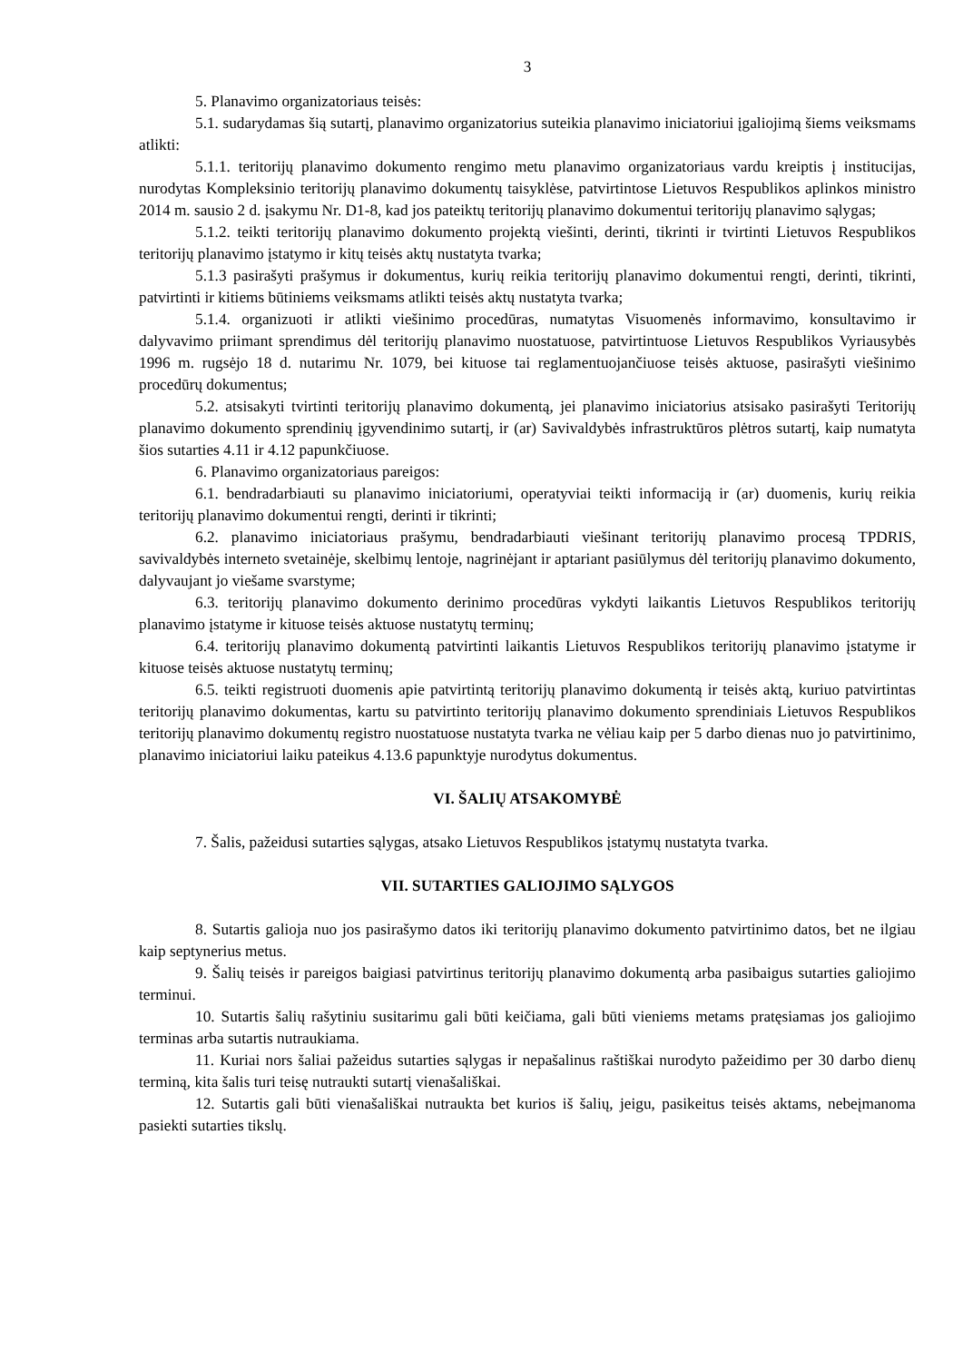3
5. Planavimo organizatoriaus teisės:
5.1. sudarydamas šią sutartį, planavimo organizatorius suteikia planavimo iniciatoriui įgaliojimą šiems veiksmams atlikti:
5.1.1. teritorijų planavimo dokumento rengimo metu planavimo organizatoriaus vardu kreiptis į institucijas, nurodytas Kompleksinio teritorijų planavimo dokumentų taisyklėse, patvirtintose Lietuvos Respublikos aplinkos ministro 2014 m. sausio 2 d. įsakymu Nr. D1-8, kad jos pateiktų teritorijų planavimo dokumentui teritorijų planavimo sąlygas;
5.1.2. teikti teritorijų planavimo dokumento projektą viešinti, derinti, tikrinti ir tvirtinti Lietuvos Respublikos teritorijų planavimo įstatymo ir kitų teisės aktų nustatyta tvarka;
5.1.3 pasirašyti prašymus ir dokumentus, kurių reikia teritorijų planavimo dokumentui rengti, derinti, tikrinti, patvirtinti ir kitiems būtiniems veiksmams atlikti teisės aktų nustatyta tvarka;
5.1.4. organizuoti ir atlikti viešinimo procedūras, numatytas Visuomenės informavimo, konsultavimo ir dalyvavimo priimant sprendimus dėl teritorijų planavimo nuostatuose, patvirtintuose Lietuvos Respublikos Vyriausybės 1996 m. rugsėjo 18 d. nutarimu Nr. 1079, bei kituose tai reglamentuojančiuose teisės aktuose, pasirašyti viešinimo procedūrų dokumentus;
5.2. atsisakyti tvirtinti teritorijų planavimo dokumentą, jei planavimo iniciatorius atsisako pasirašyti Teritorijų planavimo dokumento sprendinių įgyvendinimo sutartį, ir (ar) Savivaldybės infrastruktūros plėtros sutartį, kaip numatyta šios sutarties 4.11 ir 4.12 papunkčiuose.
6. Planavimo organizatoriaus pareigos:
6.1. bendradarbiauti su planavimo iniciatoriumi, operatyviai teikti informaciją ir (ar) duomenis, kurių reikia teritorijų planavimo dokumentui rengti, derinti ir tikrinti;
6.2. planavimo iniciatoriaus prašymu, bendradarbiauti viešinant teritorijų planavimo procesą TPDRIS, savivaldybės interneto svetainėje, skelbimų lentoje, nagrinėjant ir aptariant pasiūlymus dėl teritorijų planavimo dokumento, dalyvaujant jo viešame svarstyme;
6.3. teritorijų planavimo dokumento derinimo procedūras vykdyti laikantis Lietuvos Respublikos teritorijų planavimo įstatyme ir kituose teisės aktuose nustatytų terminų;
6.4. teritorijų planavimo dokumentą patvirtinti laikantis Lietuvos Respublikos teritorijų planavimo įstatyme ir kituose teisės aktuose nustatytų terminų;
6.5. teikti registruoti duomenis apie patvirtintą teritorijų planavimo dokumentą ir teisės aktą, kuriuo patvirtintas teritorijų planavimo dokumentas, kartu su patvirtinto teritorijų planavimo dokumento sprendiniais Lietuvos Respublikos teritorijų planavimo dokumentų registro nuostatuose nustatyta tvarka ne vėliau kaip per 5 darbo dienas nuo jo patvirtinimo, planavimo iniciatoriui laiku pateikus 4.13.6 papunktyje nurodytus dokumentus.
VI. ŠALIŲ ATSAKOMYBĖ
7. Šalis, pažeidusi sutarties sąlygas, atsako Lietuvos Respublikos įstatymų nustatyta tvarka.
VII. SUTARTIES GALIOJIMO SĄLYGOS
8. Sutartis galioja nuo jos pasirašymo datos iki teritorijų planavimo dokumento patvirtinimo datos, bet ne ilgiau kaip septynerius metus.
9. Šalių teisės ir pareigos baigiasi patvirtinus teritorijų planavimo dokumentą arba pasibaigus sutarties galiojimo terminui.
10. Sutartis šalių rašytiniu susitarimu gali būti keičiama, gali būti vieniems metams pratęsiamas jos galiojimo terminas arba sutartis nutraukiama.
11. Kuriai nors šaliai pažeidus sutarties sąlygas ir nepašalinus raštiškai nurodyto pažeidimo per 30 darbo dienų terminą, kita šalis turi teisę nutraukti sutartį vienašališkai.
12. Sutartis gali būti vienašališkai nutraukta bet kurios iš šalių, jeigu, pasikeitus teisės aktams, nebeįmanoma pasiekti sutarties tikslų.